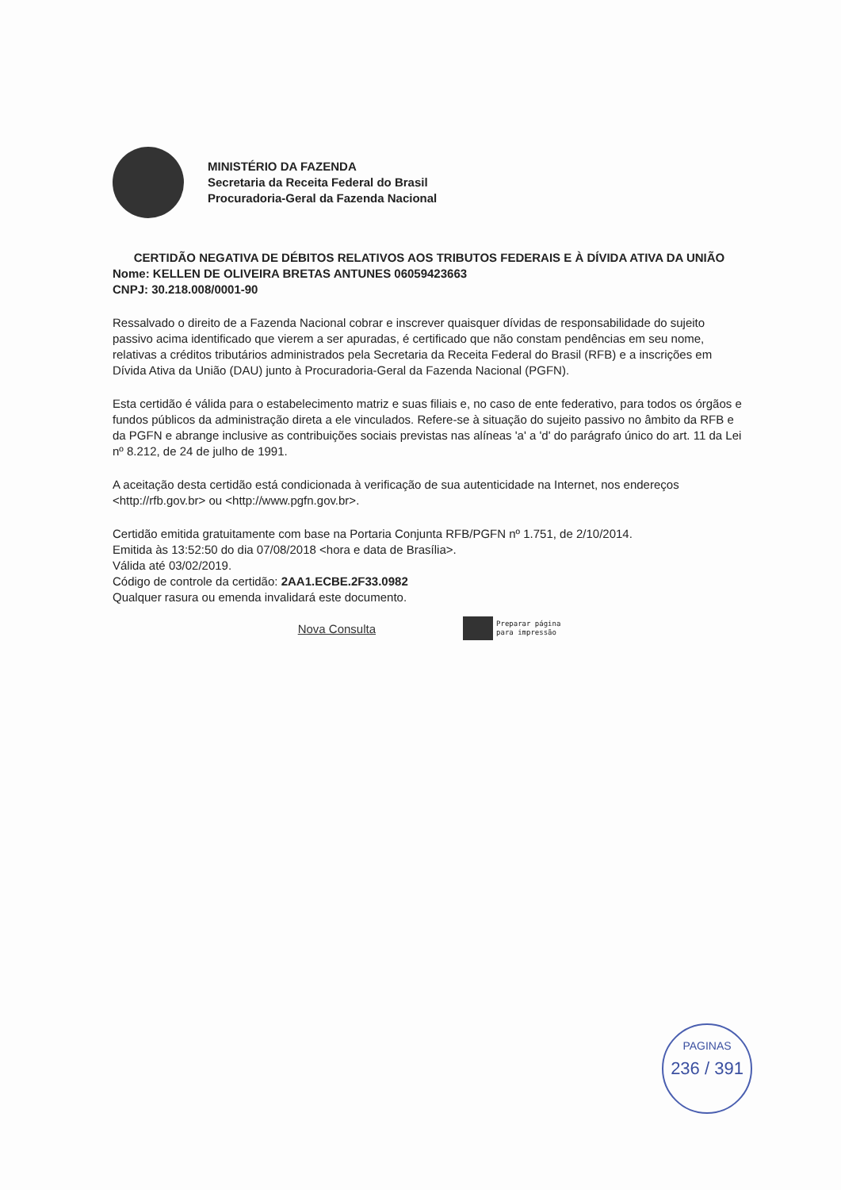MINISTÉRIO DA FAZENDA
Secretaria da Receita Federal do Brasil
Procuradoria-Geral da Fazenda Nacional
CERTIDÃO NEGATIVA DE DÉBITOS RELATIVOS AOS TRIBUTOS FEDERAIS E À DÍVIDA ATIVA DA UNIÃO
Nome: KELLEN DE OLIVEIRA BRETAS ANTUNES 06059423663
CNPJ: 30.218.008/0001-90
Ressalvado o direito de a Fazenda Nacional cobrar e inscrever quaisquer dívidas de responsabilidade do sujeito passivo acima identificado que vierem a ser apuradas, é certificado que não constam pendências em seu nome, relativas a créditos tributários administrados pela Secretaria da Receita Federal do Brasil (RFB) e a inscrições em Dívida Ativa da União (DAU) junto à Procuradoria-Geral da Fazenda Nacional (PGFN).
Esta certidão é válida para o estabelecimento matriz e suas filiais e, no caso de ente federativo, para todos os órgãos e fundos públicos da administração direta a ele vinculados. Refere-se à situação do sujeito passivo no âmbito da RFB e da PGFN e abrange inclusive as contribuições sociais previstas nas alíneas 'a' a 'd' do parágrafo único do art. 11 da Lei nº 8.212, de 24 de julho de 1991.
A aceitação desta certidão está condicionada à verificação de sua autenticidade na Internet, nos endereços <http://rfb.gov.br> ou <http://www.pgfn.gov.br>.
Certidão emitida gratuitamente com base na Portaria Conjunta RFB/PGFN nº 1.751, de 2/10/2014.
Emitida às 13:52:50 do dia 07/08/2018 <hora e data de Brasília>.
Válida até 03/02/2019.
Código de controle da certidão: 2AA1.ECBE.2F33.0982
Qualquer rasura ou emenda invalidará este documento.
Nova Consulta
Preparar página
para impressão
PAGINAS
236 / 391